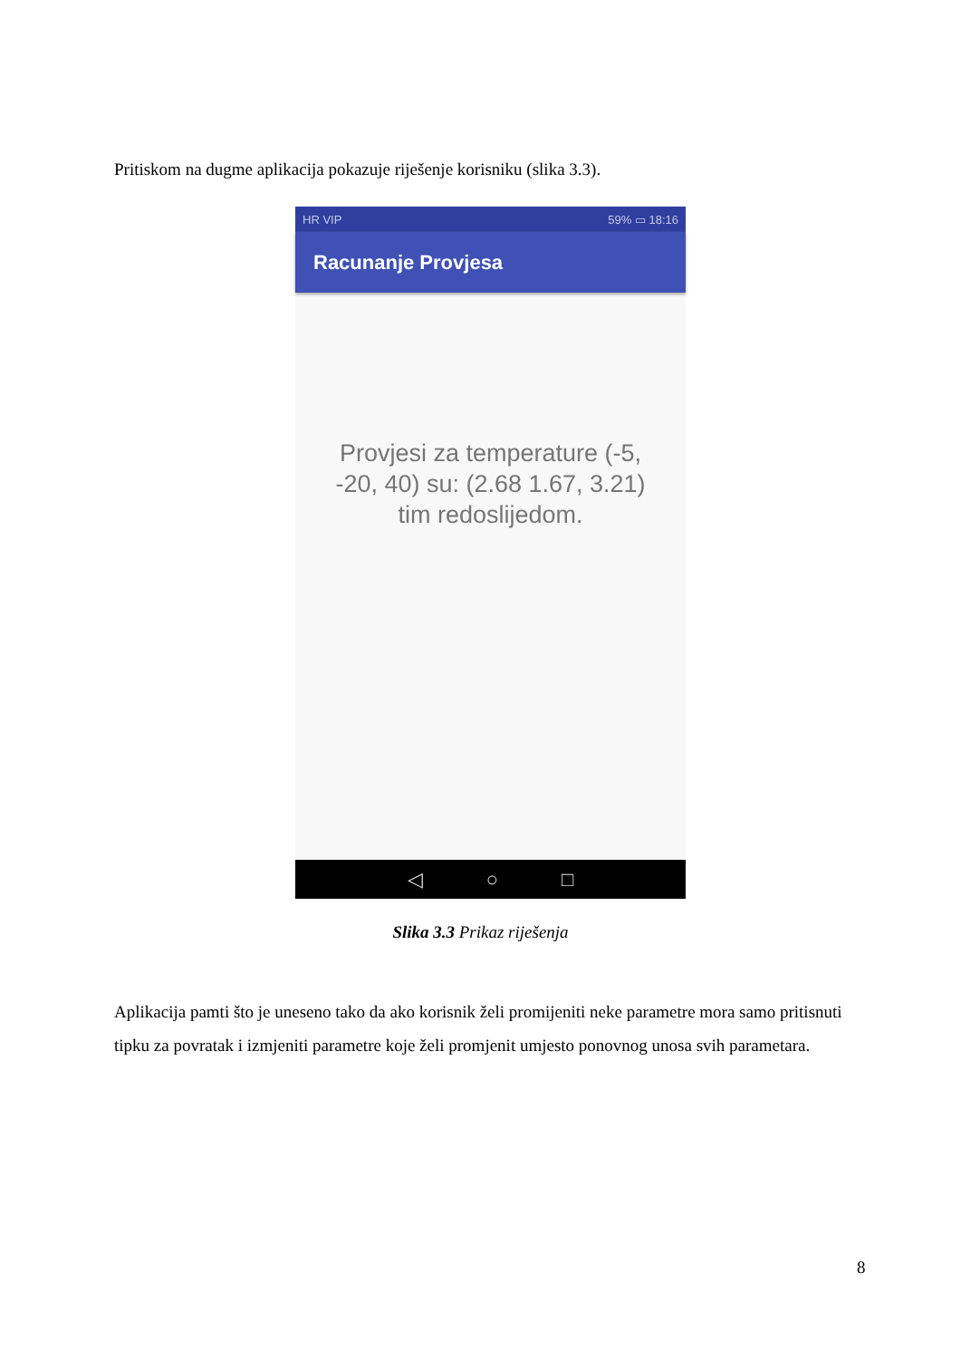Pritiskom na dugme aplikacija pokazuje riješenje korisniku (slika 3.3).
HR VIP 59% ▭ 18:16
Racunanje Provjesa
Provjesi za temperature (-5,
-20, 40) su: (2.68 1.67, 3.21)
tim redoslijedom.
◁ ○ □
Slika 3.3 Prikaz riješenja
Aplikacija pamti što je uneseno tako da ako korisnik želi promijeniti neke parametre mora samo pritisnuti tipku za povratak i izmjeniti parametre koje želi promjenit umjesto ponovnog unosa svih parametara.
8